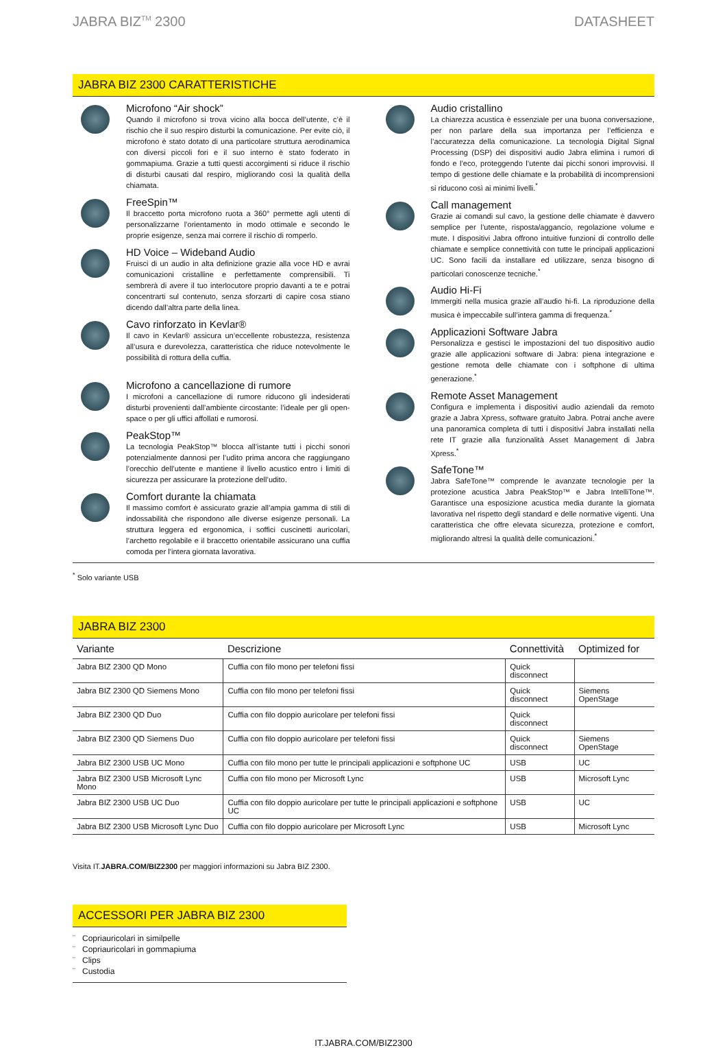JABRA BIZ<sup>TM</sup> 2300 DATASHEET
JABRA BIZ 2300 CARATTERISTICHE
Microfono “Air shock”
Quando il microfono si trova vicino alla bocca dell’utente, c’è il rischio che il suo respiro disturbi la comunicazione. Per evite ciò, il microfono è stato dotato di una particolare struttura aerodinamica con diversi piccoli fori e il suo interno è stato foderato in gommapiuma. Grazie a tutti questi accorgimenti si riduce il rischio di disturbi causati dal respiro, migliorando così la qualità della chiamata.
FreeSpin™
Il braccetto porta microfono ruota a 360° permette agli utenti di personalizzarne l’orientamento in modo ottimale e secondo le proprie esigenze, senza mai correre il rischio di romperlo.
HD Voice – Wideband Audio
Fruisci di un audio in alta definizione grazie alla voce HD e avrai comunicazioni cristalline e perfettamente comprensibili. Ti sembrerà di avere il tuo interlocutore proprio davanti a te e potrai concentrarti sul contenuto, senza sforzarti di capire cosa stiano dicendo dall’altra parte della linea.
Cavo rinforzato in Kevlar®
Il cavo in Kevlar® assicura un’eccellente robustezza, resistenza all’usura e durevolezza, caratteristica che riduce notevolmente le possibilità di rottura della cuffia.
Microfono a cancellazione di rumore
I microfoni a cancellazione di rumore riducono gli indesiderati disturbi provenienti dall’ambiente circostante: l’ideale per gli open-space o per gli uffici affollati e rumorosi.
PeakStop™
La tecnologia PeakStop™ blocca all’istante tutti i picchi sonori potenzialmente dannosi per l’udito prima ancora che raggiungano l’orecchio dell’utente e mantiene il livello acustico entro i limiti di sicurezza per assicurare la protezione dell’udito.
Comfort durante la chiamata
Il massimo comfort è assicurato grazie all’ampia gamma di stili di indossabilità che rispondono alle diverse esigenze personali. La struttura leggera ed ergonomica, i soffici cuscinetti auricolari, l’archetto regolabile e il braccetto orientabile assicurano una cuffia comoda per l’intera giornata lavorativa.
Audio cristallino
La chiarezza acustica è essenziale per una buona conversazione, per non parlare della sua importanza per l’efficienza e l’accuratezza della comunicazione. La tecnologia Digital Signal Processing (DSP) dei dispositivi audio Jabra elimina i rumori di fondo e l’eco, proteggendo l’utente dai picchi sonori improvvisi. Il tempo di gestione delle chiamate e la probabilità di incomprensioni si riducono così ai minimi livelli.<sup>*</sup>
Call management
Grazie ai comandi sul cavo, la gestione delle chiamate è davvero semplice per l’utente, risposta/aggancio, regolazione volume e mute. I dispositivi Jabra offrono intuitive funzioni di controllo delle chiamate e semplice connettività con tutte le principali applicazioni UC. Sono facili da installare ed utilizzare, senza bisogno di particolari conoscenze tecniche.<sup>*</sup>
Audio Hi-Fi
Immergiti nella musica grazie all’audio hi-fi. La riproduzione della musica è impeccabile sull’intera gamma di frequenza.<sup>*</sup>
Applicazioni Software Jabra
Personalizza e gestisci le impostazioni del tuo dispositivo audio grazie alle applicazioni software di Jabra: piena integrazione e gestione remota delle chiamate con i softphone di ultima generazione.<sup>*</sup>
Remote Asset Management
Configura e implementa i dispositivi audio aziendali da remoto grazie a Jabra Xpress, software gratuito Jabra. Potrai anche avere una panoramica completa di tutti i dispositivi Jabra installati nella rete IT grazie alla funzionalità Asset Management di Jabra Xpress.<sup>*</sup>
SafeTone™
Jabra SafeTone™ comprende le avanzate tecnologie per la protezione acustica Jabra PeakStop™ e Jabra IntelliTone™. Garantisce una esposizione acustica media durante la giornata lavorativa nel rispetto degli standard e delle normative vigenti. Una caratteristica che offre elevata sicurezza, protezione e comfort, migliorando altresì la qualità delle comunicazioni.<sup>*</sup>
<sup>*</sup> Solo variante USB
JABRA BIZ 2300
| Variante | Descrizione | Connettività | Optimized for |
| --- | --- | --- | --- |
| Jabra BIZ 2300 QD Mono | Cuffia con filo mono per telefoni fissi | Quick disconnect | |
| Jabra BIZ 2300 QD Siemens Mono | Cuffia con filo mono per telefoni fissi | Quick disconnect | Siemens OpenStage |
| Jabra BIZ 2300 QD Duo | Cuffia con filo doppio auricolare per telefoni fissi | Quick disconnect | |
| Jabra BIZ 2300 QD Siemens Duo | Cuffia con filo doppio auricolare per telefoni fissi | Quick disconnect | Siemens OpenStage |
| Jabra BIZ 2300 USB UC Mono | Cuffia con filo mono per tutte le principali applicazioni e softphone UC | USB | UC |
| Jabra BIZ 2300 USB Microsoft Lync Mono | Cuffia con filo mono per Microsoft Lync | USB | Microsoft Lync |
| Jabra BIZ 2300 USB UC Duo | Cuffia con filo doppio auricolare per tutte le principali applicazioni e softphone UC | USB | UC |
| Jabra BIZ 2300 USB Microsoft Lync Duo | Cuffia con filo doppio auricolare per Microsoft Lync | USB | Microsoft Lync |
Visita IT.JABRA.COM/BIZ2300 per maggiori informazioni su Jabra BIZ 2300.
ACCESSORI PER JABRA BIZ 2300
¨ Copriauricolari in similpelle
¨ Copriauricolari in gommapiuma
¨ Clips
¨ Custodia
IT.JABRA.COM/BIZ2300